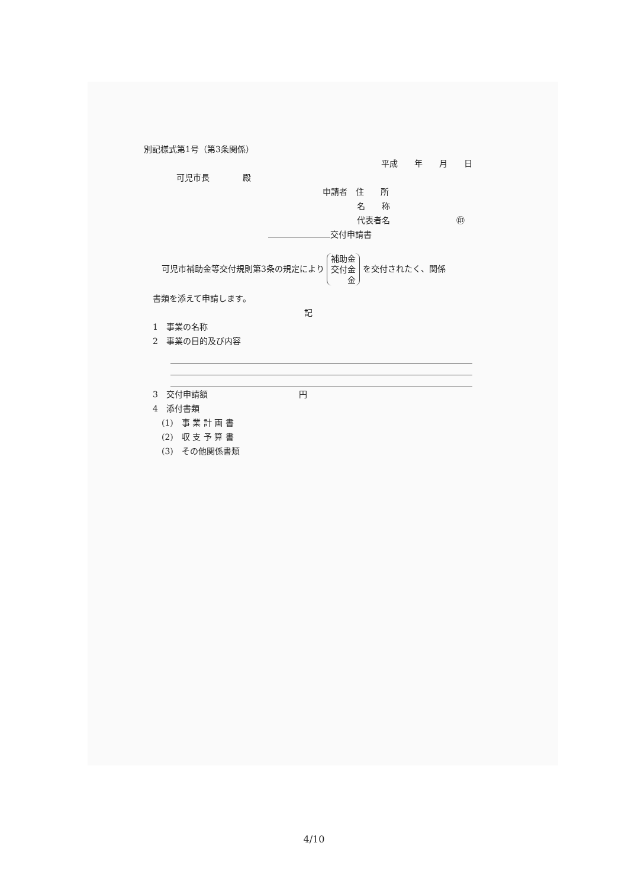別記様式第1号（第3条関係）
平成　　年　　月　　日
可児市長　　　　殿
申請者　住　　所
名　　称
代表者名　　　　　　　　㊞
交付申請書
可児市補助金等交付規則第3条の規定により 補助金
交付金
金 を交付されたく、関係
書類を添えて申請します。
記
1　事業の名称
2　事業の目的及び内容
3　交付申請額　　　　　　　　　　　円
4　添付書類
(1)　事 業 計 画 書
(2)　収 支 予 算 書
(3)　その他関係書類
4/10